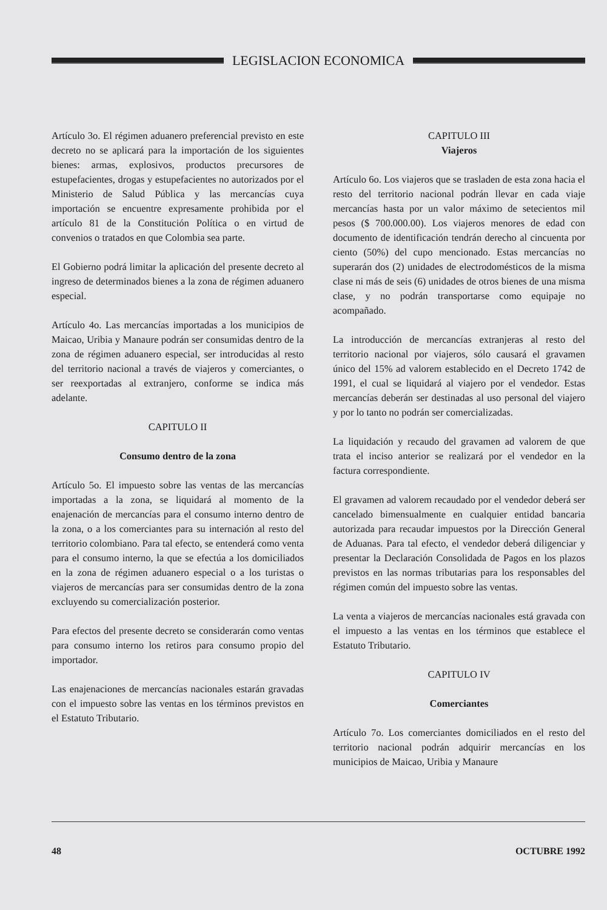LEGISLACION ECONOMICA
Artículo 3o. El régimen aduanero preferencial previsto en este decreto no se aplicará para la importación de los siguientes bienes: armas, explosivos, productos precursores de estupefacientes, drogas y estupefacientes no autorizados por el Ministerio de Salud Pública y las mercancías cuya importación se encuentre expresamente prohibida por el artículo 81 de la Constitución Política o en virtud de convenios o tratados en que Colombia sea parte.
El Gobierno podrá limitar la aplicación del presente decreto al ingreso de determinados bienes a la zona de régimen aduanero especial.
Artículo 4o. Las mercancías importadas a los municipios de Maicao, Uribia y Manaure podrán ser consumidas dentro de la zona de régimen aduanero especial, ser introducidas al resto del territorio nacional a través de viajeros y comerciantes, o ser reexportadas al extranjero, conforme se indica más adelante.
CAPITULO II
Consumo dentro de la zona
Artículo 5o. El impuesto sobre las ventas de las mercancías importadas a la zona, se liquidará al momento de la enajenación de mercancías para el consumo interno dentro de la zona, o a los comerciantes para su internación al resto del territorio colombiano. Para tal efecto, se entenderá como venta para el consumo interno, la que se efectúa a los domiciliados en la zona de régimen aduanero especial o a los turistas o viajeros de mercancías para ser consumidas dentro de la zona excluyendo su comercialización posterior.
Para efectos del presente decreto se considerarán como ventas para consumo interno los retiros para consumo propio del importador.
Las enajenaciones de mercancías nacionales estarán gravadas con el impuesto sobre las ventas en los términos previstos en el Estatuto Tributario.
CAPITULO III
Viajeros
Artículo 6o. Los viajeros que se trasladen de esta zona hacia el resto del territorio nacional podrán llevar en cada viaje mercancías hasta por un valor máximo de setecientos mil pesos ($ 700.000.00). Los viajeros menores de edad con documento de identificación tendrán derecho al cincuenta por ciento (50%) del cupo mencionado. Estas mercancías no superarán dos (2) unidades de electrodomésticos de la misma clase ni más de seis (6) unidades de otros bienes de una misma clase, y no podrán transportarse como equipaje no acompañado.
La introducción de mercancías extranjeras al resto del territorio nacional por viajeros, sólo causará el gravamen único del 15% ad valorem establecido en el Decreto 1742 de 1991, el cual se liquidará al viajero por el vendedor. Estas mercancías deberán ser destinadas al uso personal del viajero y por lo tanto no podrán ser comercializadas.
La liquidación y recaudo del gravamen ad valorem de que trata el inciso anterior se realizará por el vendedor en la factura correspondiente.
El gravamen ad valorem recaudado por el vendedor deberá ser cancelado bimensualmente en cualquier entidad bancaria autorizada para recaudar impuestos por la Dirección General de Aduanas. Para tal efecto, el vendedor deberá diligenciar y presentar la Declaración Consolidada de Pagos en los plazos previstos en las normas tributarias para los responsables del régimen común del impuesto sobre las ventas.
La venta a viajeros de mercancías nacionales está gravada con el impuesto a las ventas en los términos que establece el Estatuto Tributario.
CAPITULO IV
Comerciantes
Artículo 7o. Los comerciantes domiciliados en el resto del territorio nacional podrán adquirir mercancías en los municipios de Maicao, Uribia y Manaure
48 OCTUBRE 1992